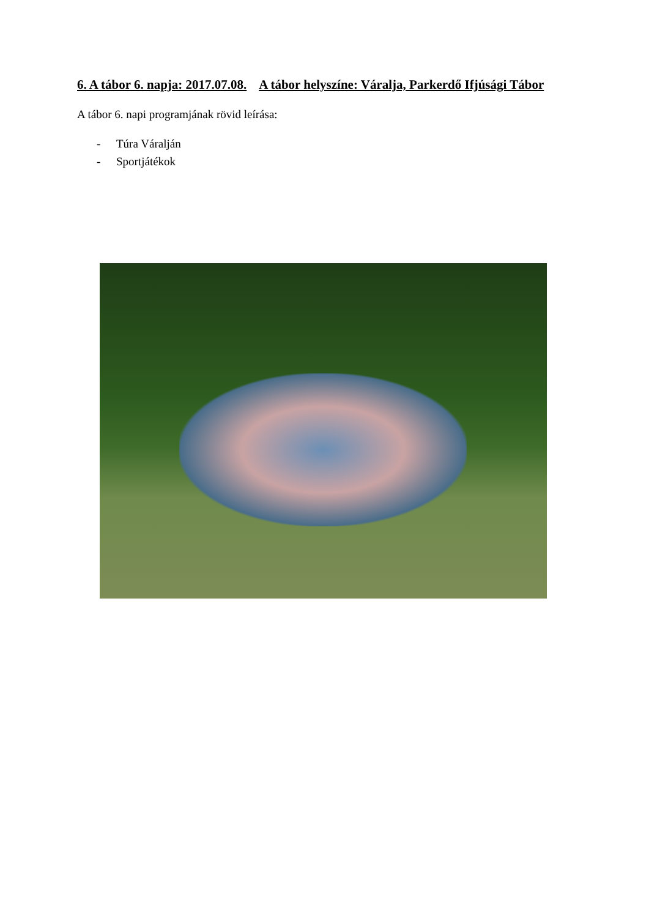6. A tábor 6. napja: 2017.07.08. A tábor helyszíne: Váralja, Parkerdő Ifjúsági Tábor
A tábor 6. napi programjának rövid leírása:
- Túra Váralján
- Sportjátékok